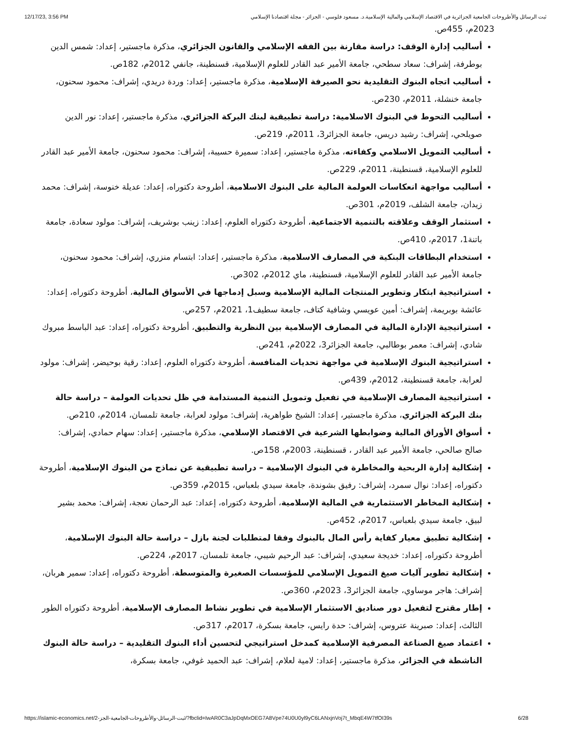12/17/23, 3:56 PM ثبت الرسائل والأطروحات الجامعية الجزائرية في الاقتصاد الإسلامي والمالية الإسلامية.د. مسعود فلوسي - الجزائر - مجلة اقتصادنا الإسلامي
2023م، 455ص.
أساليب إدارة الوقف: دراسة مقارنة بين الفقه الإسلامي والقانون الجزائري، مذكرة ماجستير، إعداد: شمس الدين بوطرفة، إشراف: سعاد سطحي، جامعة الأمير عبد القادر للعلوم الإسلامية، قسنطينة، جانفي 2012م، 182ص.
أساليب اتجاه البنوك التقليدية نحو الصيرفة الإسلامية، مذكرة ماجستير، إعداد: وردة دريدي، إشراف: محمود سحنون، جامعة خنشلة، 2011م، 230ص.
أساليب التحوط في البنوك الاسلامية: دراسة تطبيقية لبنك البركة الجزائري، مذكرة ماجستير، إعداد: نور الدين صويلحي، إشراف: رشيد دريس، جامعة الجزائر3، 2011م، 219ص.
أساليب التمويل الاسلامي وكفاءته، مذكرة ماجستير، إعداد: سميرة حسيبة، إشراف: محمود سحنون، جامعة الأمير عبد القادر للعلوم الإسلامية، قسنطينة، 2011م، 229ص.
أساليب مواجهة انعكاسات العولمة المالية على البنوك الاسلامية، أطروحة دكتوراه، إعداد: عديلة خنوسة، إشراف: محمد زيدان، جامعة الشلف، 2019م، 301ص.
استثمار الوقف وعلاقته بالتنمية الاجتماعية، أطروحة دكتوراه العلوم، إعداد: زينب بوشريف، إشراف: مولود سعادة، جامعة باتنة1، 2017م، 410ص.
استخدام البطاقات البنكية في المصارف الاسلامية، مذكرة ماجستير، إعداد: ابتسام منزري، إشراف: محمود سحنون، جامعة الأمير عبد القادر للعلوم الإسلامية، قسنطينة، ماي 2012م، 302ص.
استراتيجية ابتكار وتطوير المنتجات المالية الإسلامية وسبل إدماجها في الأسواق المالية، أطروحة دكتوراه، إعداد: عائشة بوبريمة، إشراف: أمين عويسي وشافية كتاف، جامعة سطيف1، 2021م، 257ص.
استراتيجية الإدارة المالية في المصارف الإسلامية بين النظرية والتطبيق، أطروحة دكتوراه، إعداد: عبد الباسط مبروك شادي، إشراف: معمر بوطالبي، جامعة الجزائر3، 2022م، 241ص.
استراتيجية البنوك الإسلامية في مواجهة تحديات المنافسة، أطروحة دكتوراه العلوم، إعداد: رقية بوحيضر، إشراف: مولود لعرابة، جامعة قسنطينة، 2012م، 439ص.
استراتيجية المصارف الإسلامية في تفعيل وتمويل التنمية المستدامة في ظل تحديات العولمة – دراسة حالة بنك البركة الجزائري، مذكرة ماجستير، إعداد: الشيخ طواهرية، إشراف: مولود لعرابة، جامعة تلمسان، 2014م، 210ص.
أسواق الأوراق المالية وضوابطها الشرعية في الاقتصاد الإسلامي، مذكرة ماجستير، إعداد: سهام حمادي، إشراف: صالح صالحي، جامعة الأمير عبد القادر ، قسنطينة، 2003م، 158ص.
إشكالية إدارة الربحية والمخاطرة في البنوك الإسلامية – دراسة تطبيقية عن نماذج من البنوك الإسلامية، أطروحة دكتوراه، إعداد: نوال سمرد، إشراف: رفيق بشوندة، جامعة سيدي بلعباس، 2015م، 359ص.
إشكالية المخاطر الاستثمارية في المالية الإسلامية، أطروحة دكتوراه، إعداد: عبد الرحمان نعجة، إشراف: محمد بشير لبيق، جامعة سيدي بلعباس، 2017م، 452ص.
إشكالية تطبيق معيار كفاية رأس المال بالبنوك وفقا لمتطلبات لجنة بازل – دراسة حالة البنوك الإسلامية، أطروحة دكتوراه، إعداد: خديجة سعيدي، إشراف: عبد الرحيم شيبي، جامعة تلمسان، 2017م، 224ص.
إشكالية تطوير آليات صيغ التمويل الإسلامي للمؤسسات الصغيرة والمتوسطة، أطروحة دكتوراه، إعداد: سمير هربان، إشراف: هاجر موساوي، جامعة الجزائر3، 2023م، 360ص.
إطار مقترح لتفعيل دور صناديق الاستثمار الإسلامية في تطوير نشاط المصارف الإسلامية، أطروحة دكتوراه الطور الثالث، إعداد: صبرينة عتروس، إشراف: حدة رايس، جامعة بسكرة، 2017م، 317ص.
اعتماد صيغ الصناعة المصرفية الإسلامية كمدخل استراتيجي لتحسين أداء البنوك التقليدية – دراسة حالة البنوك الناشطة في الجزائر، مذكرة ماجستير، إعداد: لامية لعلام، إشراف: عبد الحميد غوفي، جامعة بسكرة،
https://islamic-economics.net/ثبت-الرسائل-والأطروحات-الجامعية-الجز-2/?fbclid=IwAR0C3aJpDqMxOEG7A8Vpe74U0U0yl9yC6LANxjnVoj7t_MbqE4W7tfOI39s 6/28